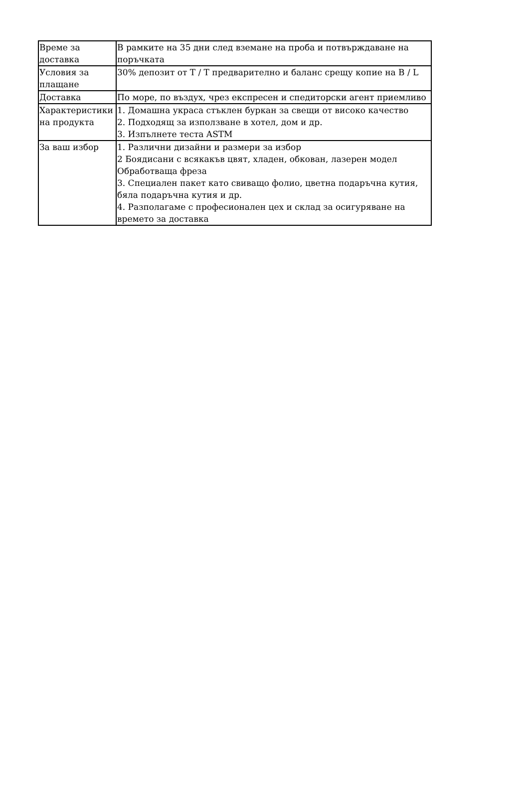| Време за доставка | В рамките на 35 дни след вземане на проба и потвърждаване на поръчката |
| Условия за плащане | 30% депозит от T / T предварително и баланс срещу копие на B / L |
| Доставка | По море, по въздух, чрез експресен и спедиторски агент приемливо |
| Характеристики на продукта | 1. Домашна украса стъклен буркан за свещи от високо качество 2. Подходящ за използване в хотел, дом и др. 3. Изпълнете теста ASTM |
| За ваш избор | 1. Различни дизайни и размери за избор 2 Боядисани с всякакъв цвят, хладен, обкован, лазерен модел Обработваща фреза 3. Специален пакет като свиващо фолио, цветна подаръчна кутия, бяла подаръчна кутия и др. 4. Разполагаме с професионален цех и склад за осигуряване на времето за доставка |